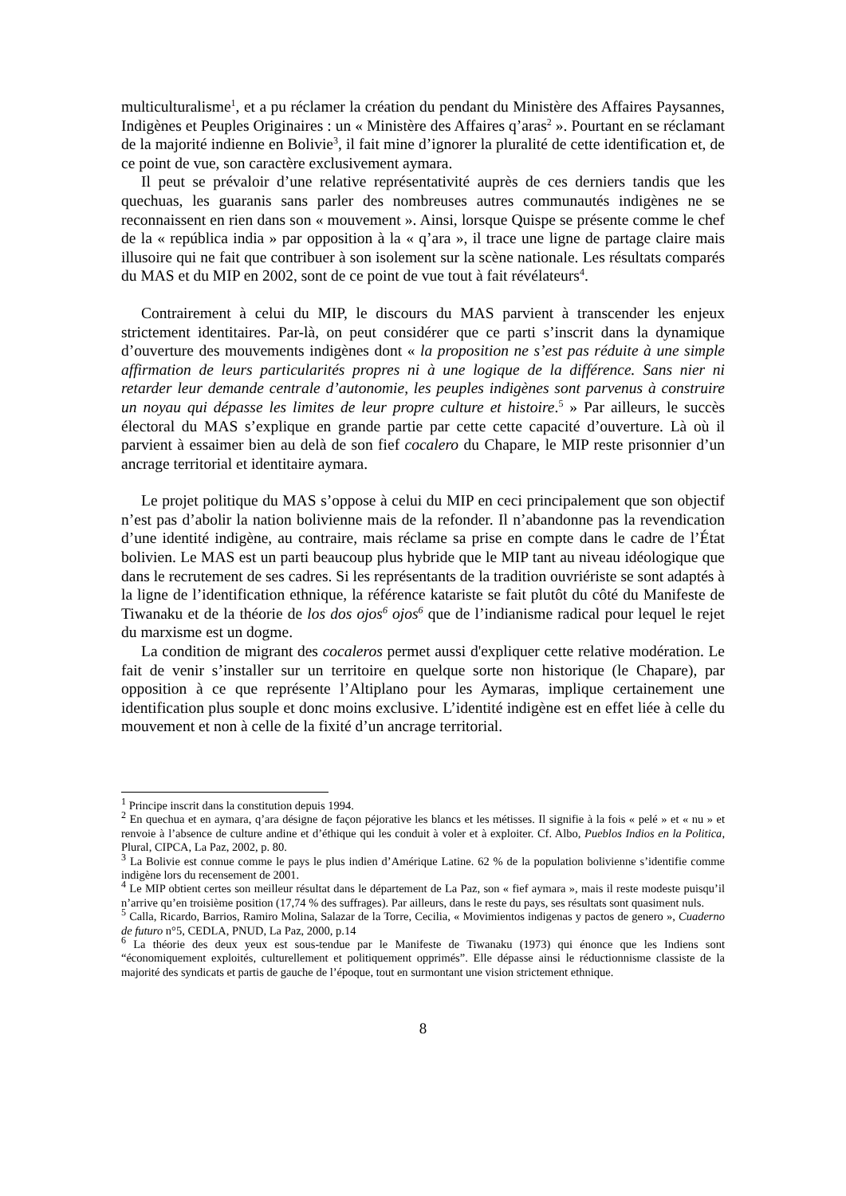multiculturalisme<sup>1</sup>, et a pu réclamer la création du pendant du Ministère des Affaires Paysannes, Indigènes et Peuples Originaires : un « Ministère des Affaires q’aras<sup>2</sup> ». Pourtant en se réclamant de la majorité indienne en Bolivie<sup>3</sup>, il fait mine d’ignorer la pluralité de cette identification et, de ce point de vue, son caractère exclusivement aymara.
Il peut se prévaloir d’une relative représentativité auprès de ces derniers tandis que les quechuas, les guaranis sans parler des nombreuses autres communautés indigènes ne se reconnaissent en rien dans son « mouvement ». Ainsi, lorsque Quispe se présente comme le chef de la « república india » par opposition à la « q’ara », il trace une ligne de partage claire mais illusoire qui ne fait que contribuer à son isolement sur la scène nationale. Les résultats comparés du MAS et du MIP en 2002, sont de ce point de vue tout à fait révélateurs<sup>4</sup>.
Contrairement à celui du MIP, le discours du MAS parvient à transcender les enjeux strictement identitaires. Par-là, on peut considérer que ce parti s’inscrit dans la dynamique d’ouverture des mouvements indigènes dont « la proposition ne s’est pas réduite à une simple affirmation de leurs particularités propres ni à une logique de la différence. Sans nier ni retarder leur demande centrale d’autonomie, les peuples indigènes sont parvenus à construire un noyau qui dépasse les limites de leur propre culture et histoire.<sup>5</sup> » Par ailleurs, le succès électoral du MAS s’explique en grande partie par cette cette capacité d’ouverture. Là où il parvient à essaimer bien au delà de son fief cocalero du Chapare, le MIP reste prisonnier d’un ancrage territorial et identitaire aymara.
Le projet politique du MAS s’oppose à celui du MIP en ceci principalement que son objectif n’est pas d’abolir la nation bolivienne mais de la refonder. Il n’abandonne pas la revendication d’une identité indigène, au contraire, mais réclame sa prise en compte dans le cadre de l’État bolivien. Le MAS est un parti beaucoup plus hybride que le MIP tant au niveau idéologique que dans le recrutement de ses cadres. Si les représentants de la tradition ouvriériste se sont adaptés à la ligne de l’identification ethnique, la référence katariste se fait plutôt du côté du Manifeste de Tiwanaku et de la théorie de los dos ojos<sup>6</sup> ojos<sup>6</sup> que de l’indianisme radical pour lequel le rejet du marxisme est un dogme.
La condition de migrant des cocaleros permet aussi d'expliquer cette relative modération. Le fait de venir s’installer sur un territoire en quelque sorte non historique (le Chapare), par opposition à ce que représente l’Altiplano pour les Aymaras, implique certainement une identification plus souple et donc moins exclusive. L’identité indigène est en effet liée à celle du mouvement et non à celle de la fixité d’un ancrage territorial.
<sup>1</sup> Principe inscrit dans la constitution depuis 1994.
<sup>2</sup> En quechua et en aymara, q’ara désigne de façon péjorative les blancs et les métisses. Il signifie à la fois « pelé » et « nu » et renvoie à l’absence de culture andine et d’éthique qui les conduit à voler et à exploiter. Cf. Albo, Pueblos Indios en la Politica, Plural, CIPCA, La Paz, 2002, p. 80.
<sup>3</sup> La Bolivie est connue comme le pays le plus indien d’Amérique Latine. 62 % de la population bolivienne s’identifie comme indigène lors du recensement de 2001.
<sup>4</sup> Le MIP obtient certes son meilleur résultat dans le département de La Paz, son « fief aymara », mais il reste modeste puisqu’il n’arrive qu’en troisième position (17,74 % des suffrages). Par ailleurs, dans le reste du pays, ses résultats sont quasiment nuls.
<sup>5</sup> Calla, Ricardo, Barrios, Ramiro Molina, Salazar de la Torre, Cecilia, « Movimientos indigenas y pactos de genero », Cuaderno de futuro n°5, CEDLA, PNUD, La Paz, 2000, p.14
<sup>6</sup> La théorie des deux yeux est sous-tendue par le Manifeste de Tiwanaku (1973) qui énonce que les Indiens sont “économiquement exploités, culturellement et politiquement opprimés”. Elle dépasse ainsi le réductionnisme classiste de la majorité des syndicats et partis de gauche de l’époque, tout en surmontant une vision strictement ethnique.
8